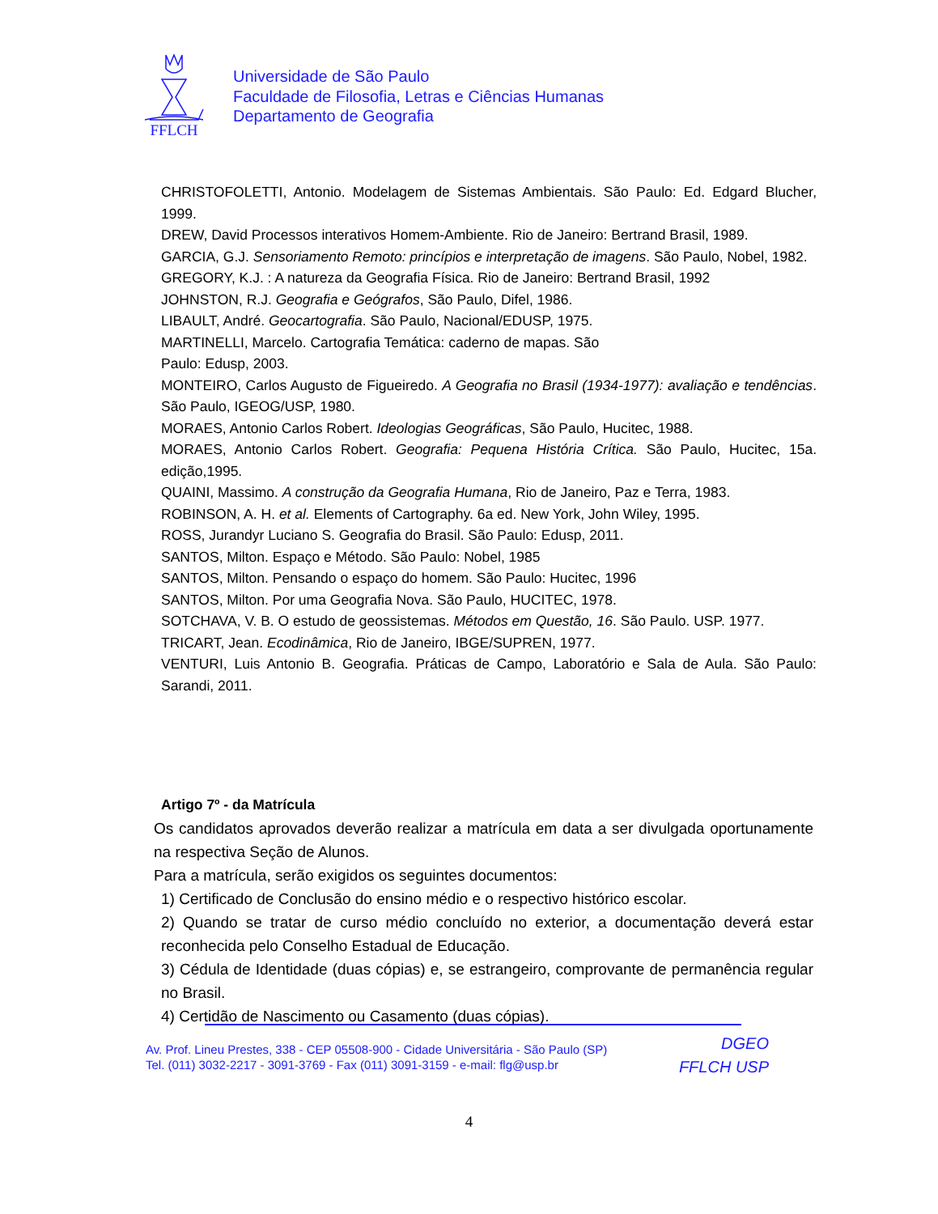FFLCH
Universidade de São Paulo
Faculdade de Filosofia, Letras e Ciências Humanas
Departamento de Geografia
CHRISTOFOLETTI, Antonio. Modelagem de Sistemas Ambientais. São Paulo: Ed. Edgard Blucher, 1999.
DREW, David Processos interativos Homem-Ambiente. Rio de Janeiro: Bertrand Brasil, 1989.
GARCIA, G.J. Sensoriamento Remoto: princípios e interpretação de imagens. São Paulo, Nobel, 1982.
GREGORY, K.J. : A natureza da Geografia Física. Rio de Janeiro: Bertrand Brasil, 1992
JOHNSTON, R.J. Geografia e Geógrafos, São Paulo, Difel, 1986.
LIBAULT, André. Geocartografia. São Paulo, Nacional/EDUSP, 1975.
MARTINELLI, Marcelo. Cartografia Temática: caderno de mapas. São
Paulo: Edusp, 2003.
MONTEIRO, Carlos Augusto de Figueiredo. A Geografia no Brasil (1934-1977): avaliação e tendências. São Paulo, IGEOG/USP, 1980.
MORAES, Antonio Carlos Robert. Ideologias Geográficas, São Paulo, Hucitec, 1988.
MORAES, Antonio Carlos Robert. Geografia: Pequena História Crítica. São Paulo, Hucitec, 15a. edição,1995.
QUAINI, Massimo. A construção da Geografia Humana, Rio de Janeiro, Paz e Terra, 1983.
ROBINSON, A. H. et al. Elements of Cartography. 6a ed. New York, John Wiley, 1995.
ROSS, Jurandyr Luciano S. Geografia do Brasil. São Paulo: Edusp, 2011.
SANTOS, Milton. Espaço e Método. São Paulo: Nobel, 1985
SANTOS, Milton. Pensando o espaço do homem. São Paulo: Hucitec, 1996
SANTOS, Milton. Por uma Geografia Nova. São Paulo, HUCITEC, 1978.
SOTCHAVA, V. B. O estudo de geossistemas. Métodos em Questão, 16. São Paulo. USP. 1977.
TRICART, Jean. Ecodinâmica, Rio de Janeiro, IBGE/SUPREN, 1977.
VENTURI, Luis Antonio B. Geografia. Práticas de Campo, Laboratório e Sala de Aula. São Paulo: Sarandi, 2011.
Artigo 7º - da Matrícula
Os candidatos aprovados deverão realizar a matrícula em data a ser divulgada oportunamente na respectiva Seção de Alunos.
Para a matrícula, serão exigidos os seguintes documentos:
1) Certificado de Conclusão do ensino médio e o respectivo histórico escolar.
2) Quando se tratar de curso médio concluído no exterior, a documentação deverá estar reconhecida pelo Conselho Estadual de Educação.
3) Cédula de Identidade (duas cópias) e, se estrangeiro, comprovante de permanência regular no Brasil.
4) Certidão de Nascimento ou Casamento (duas cópias).
Av. Prof. Lineu Prestes, 338 - CEP 05508-900 - Cidade Universitária - São Paulo (SP)
Tel. (011) 3032-2217 - 3091-3769 - Fax (011) 3091-3159 - e-mail: flg@usp.br
DGEO
FFLCH USP
4